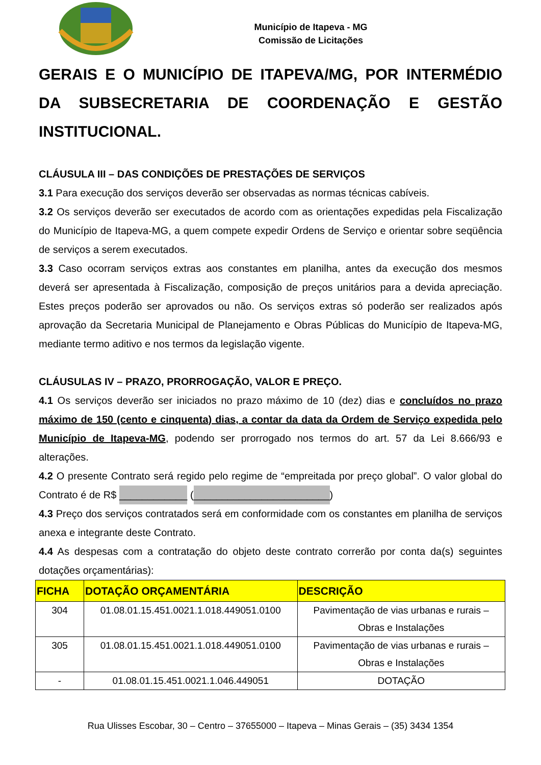Município de Itapeva - MG
Comissão de Licitações
GERAIS E O MUNICÍPIO DE ITAPEVA/MG, POR INTERMÉDIO DA SUBSECRETARIA DE COORDENAÇÃO E GESTÃO INSTITUCIONAL.
CLÁUSULA III – DAS CONDIÇÕES DE PRESTAÇÕES DE SERVIÇOS
3.1 Para execução dos serviços deverão ser observadas as normas técnicas cabíveis.
3.2 Os serviços deverão ser executados de acordo com as orientações expedidas pela Fiscalização do Município de Itapeva-MG, a quem compete expedir Ordens de Serviço e orientar sobre seqüência de serviços a serem executados.
3.3 Caso ocorram serviços extras aos constantes em planilha, antes da execução dos mesmos deverá ser apresentada à Fiscalização, composição de preços unitários para a devida apreciação. Estes preços poderão ser aprovados ou não. Os serviços extras só poderão ser realizados após aprovação da Secretaria Municipal de Planejamento e Obras Públicas do Município de Itapeva-MG, mediante termo aditivo e nos termos da legislação vigente.
CLÁUSULAS IV – PRAZO, PRORROGAÇÃO, VALOR E PREÇO.
4.1 Os serviços deverão ser iniciados no prazo máximo de 10 (dez) dias e concluídos no prazo máximo de 150 (cento e cinquenta) dias, a contar da data da Ordem de Serviço expedida pelo Município de Itapeva-MG, podendo ser prorrogado nos termos do art. 57 da Lei 8.666/93 e alterações.
4.2 O presente Contrato será regido pelo regime de “empreitada por preço global”. O valor global do Contrato é de R$ ____________ (________________________)
4.3 Preço dos serviços contratados será em conformidade com os constantes em planilha de serviços anexa e integrante deste Contrato.
4.4 As despesas com a contratação do objeto deste contrato correrão por conta da(s) seguintes dotações orçamentárias):
| FICHA | DOTAÇÃO ORÇAMENTÁRIA | DESCRIÇÃO |
| --- | --- | --- |
| 304 | 01.08.01.15.451.0021.1.018.449051.0100 | Pavimentação de vias urbanas e rurais – Obras e Instalações |
| 305 | 01.08.01.15.451.0021.1.018.449051.0100 | Pavimentação de vias urbanas e rurais – Obras e Instalações |
| - | 01.08.01.15.451.0021.1.046.449051 | DOTAÇÃO |
Rua Ulisses Escobar, 30 – Centro – 37655000 – Itapeva – Minas Gerais – (35) 3434 1354